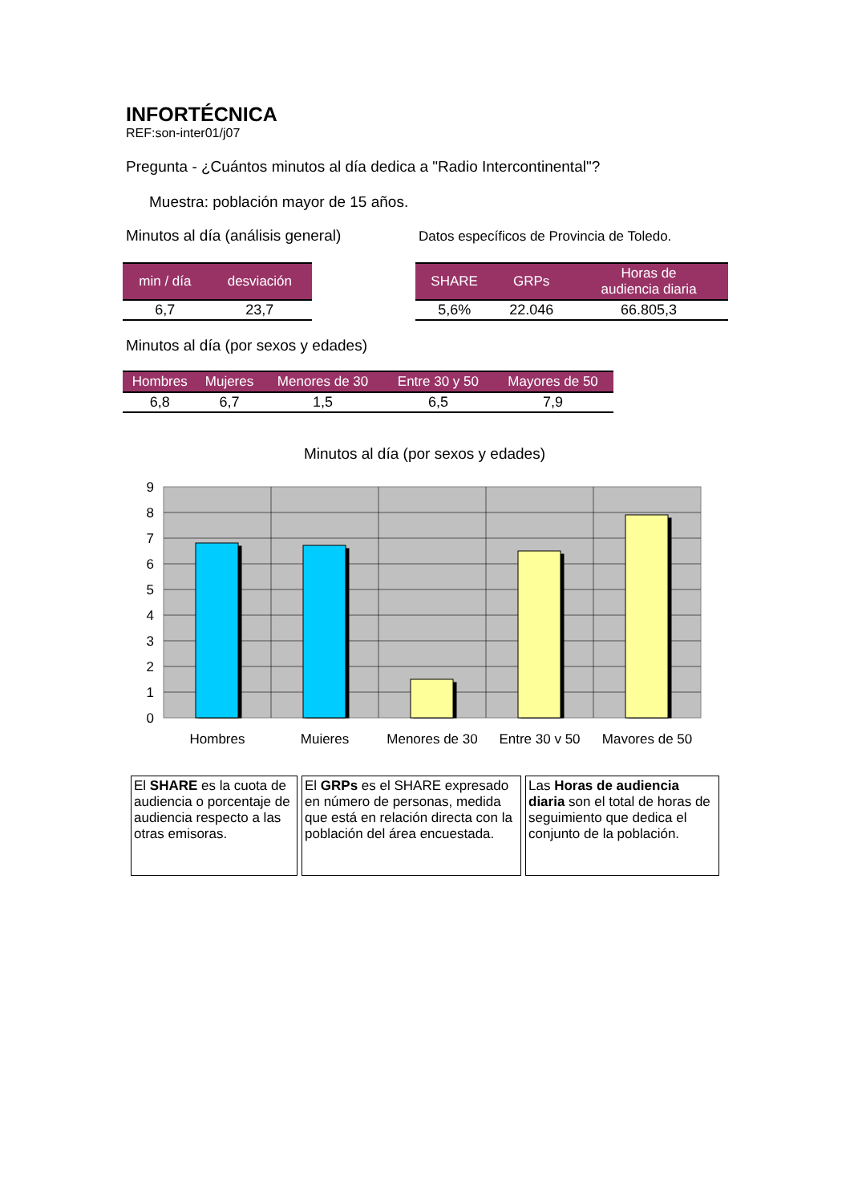INFORTÉCNICA
REF:son-inter01/j07
Pregunta - ¿Cuántos minutos al día dedica a "Radio Intercontinental"?
Muestra: población mayor de 15 años.
Minutos al día (análisis general)
| min / día | desviación |
| --- | --- |
| 6,7 | 23,7 |
Datos específicos de Provincia de Toledo.
| SHARE | GRPs | Horas de audiencia diaria |
| --- | --- | --- |
| 5,6% | 22.046 | 66.805,3 |
Minutos al día (por sexos y edades)
| Hombres | Mujeres | Menores de 30 | Entre 30 y 50 | Mayores de 50 |
| --- | --- | --- | --- | --- |
| 6,8 | 6,7 | 1,5 | 6,5 | 7,9 |
Minutos al día (por sexos y edades)
9
8
7
6
5
4
3
2
1
0
Hombres
Mujeres
Menores de 30
Entre 30 y 50
Mayores de 50
El SHARE es la cuota de audiencia o porcentaje de audiencia respecto a las otras emisoras.
El GRPs es el SHARE expresado en número de personas, medida que está en relación directa con la población del área encuestada.
Las Horas de audiencia diaria son el total de horas de seguimiento que dedica el conjunto de la población.